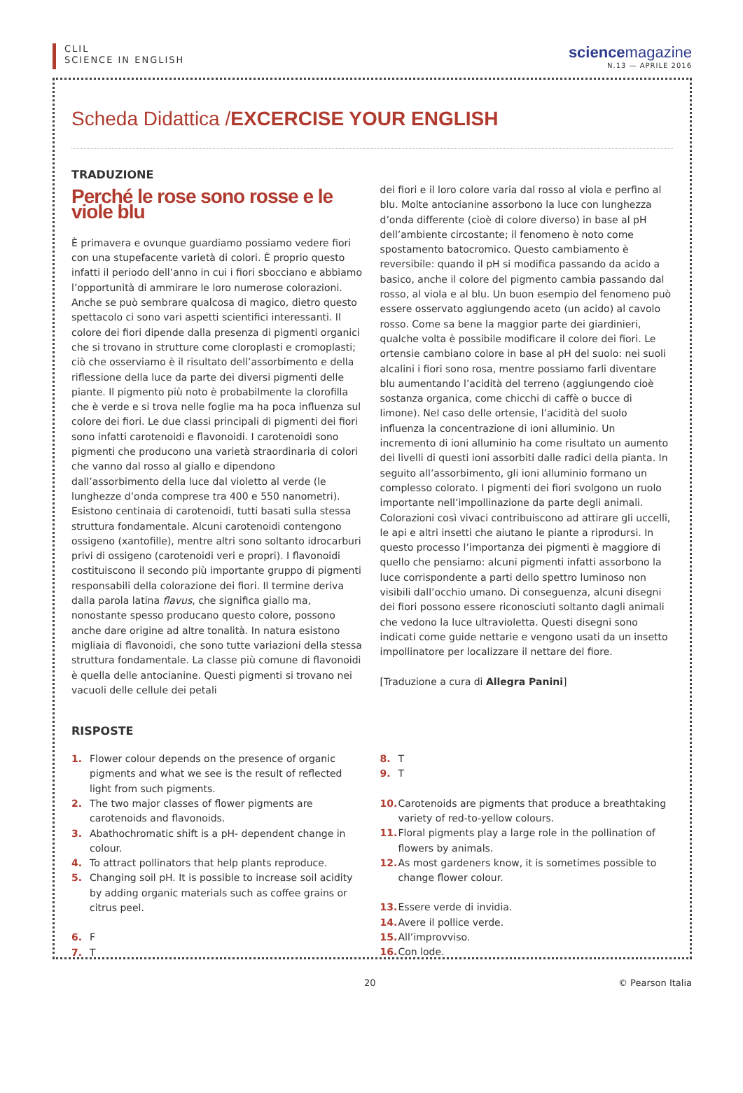CLIL
SCIENCE IN ENGLISH
sciencemagazine
N.13 — APRILE 2016
Scheda Didattica /EXCERCISE YOUR ENGLISH
TRADUZIONE
Perché le rose sono rosse e le viole blu
È primavera e ovunque guardiamo possiamo vedere fiori con una stupefacente varietà di colori. È proprio questo infatti il periodo dell’anno in cui i fiori sbocciano e abbiamo l’opportunità di ammirare le loro numerose colorazioni. Anche se può sembrare qualcosa di magico, dietro questo spettacolo ci sono vari aspetti scientifici interessanti. Il colore dei fiori dipende dalla presenza di pigmenti organici che si trovano in strutture come cloroplasti e cromoplasti; ciò che osserviamo è il risultato dell’assorbimento e della riflessione della luce da parte dei diversi pigmenti delle piante. Il pigmento più noto è probabilmente la clorofilla che è verde e si trova nelle foglie ma ha poca influenza sul colore dei fiori. Le due classi principali di pigmenti dei fiori sono infatti carotenoidi e flavonoidi. I carotenoidi sono pigmenti che producono una varietà straordinaria di colori che vanno dal rosso al giallo e dipendono dall’assorbimento della luce dal violetto al verde (le lunghezze d’onda comprese tra 400 e 550 nanometri). Esistono centinaia di carotenoidi, tutti basati sulla stessa struttura fondamentale. Alcuni carotenoidi contengono ossigeno (xantofille), mentre altri sono soltanto idrocarburi privi di ossigeno (carotenoidi veri e propri). I flavonoidi costituiscono il secondo più importante gruppo di pigmenti responsabili della colorazione dei fiori. Il termine deriva dalla parola latina flavus, che significa giallo ma, nonostante spesso producano questo colore, possono anche dare origine ad altre tonalità. In natura esistono migliaia di flavonoidi, che sono tutte variazioni della stessa struttura fondamentale. La classe più comune di flavonoidi è quella delle antocianine. Questi pigmenti si trovano nei vacuoli delle cellule dei petali
dei fiori e il loro colore varia dal rosso al viola e perfino al blu. Molte antocianine assorbono la luce con lunghezza d’onda differente (cioè di colore diverso) in base al pH dell’ambiente circostante; il fenomeno è noto come spostamento batocromico. Questo cambiamento è reversibile: quando il pH si modifica passando da acido a basico, anche il colore del pigmento cambia passando dal rosso, al viola e al blu. Un buon esempio del fenomeno può essere osservato aggiungendo aceto (un acido) al cavolo rosso. Come sa bene la maggior parte dei giardinieri, qualche volta è possibile modificare il colore dei fiori. Le ortensie cambiano colore in base al pH del suolo: nei suoli alcalini i fiori sono rosa, mentre possiamo farli diventare blu aumentando l’acidità del terreno (aggiungendo cioè sostanza organica, come chicchi di caffè o bucce di limone). Nel caso delle ortensie, l’acidità del suolo influenza la concentrazione di ioni alluminio. Un incremento di ioni alluminio ha come risultato un aumento dei livelli di questi ioni assorbiti dalle radici della pianta. In seguito all’assorbimento, gli ioni alluminio formano un complesso colorato. I pigmenti dei fiori svolgono un ruolo importante nell’impollinazione da parte degli animali. Colorazioni così vivaci contribuiscono ad attirare gli uccelli, le api e altri insetti che aiutano le piante a riprodursi. In questo processo l’importanza dei pigmenti è maggiore di quello che pensiamo: alcuni pigmenti infatti assorbono la luce corrispondente a parti dello spettro luminoso non visibili dall’occhio umano. Di conseguenza, alcuni disegni dei fiori possono essere riconosciuti soltanto dagli animali che vedono la luce ultravioletta. Questi disegni sono indicati come guide nettarie e vengono usati da un insetto impollinatore per localizzare il nettare del fiore.
[Traduzione a cura di Allegra Panini]
RISPOSTE
1. Flower colour depends on the presence of organic pigments and what we see is the result of reflected light from such pigments.
2. The two major classes of flower pigments are carotenoids and flavonoids.
3. Abathochromatic shift is a pH- dependent change in colour.
4. To attract pollinators that help plants reproduce.
5. Changing soil pH. It is possible to increase soil acidity by adding organic materials such as coffee grains or citrus peel.
6. F
7. T
8. T
9. T
10. Carotenoids are pigments that produce a breathtaking variety of red-to-yellow colours.
11. Floral pigments play a large role in the pollination of flowers by animals.
12. As most gardeners know, it is sometimes possible to change flower colour.
13. Essere verde di invidia.
14. Avere il pollice verde.
15. All’improvviso.
16. Con lode.
20 © Pearson Italia